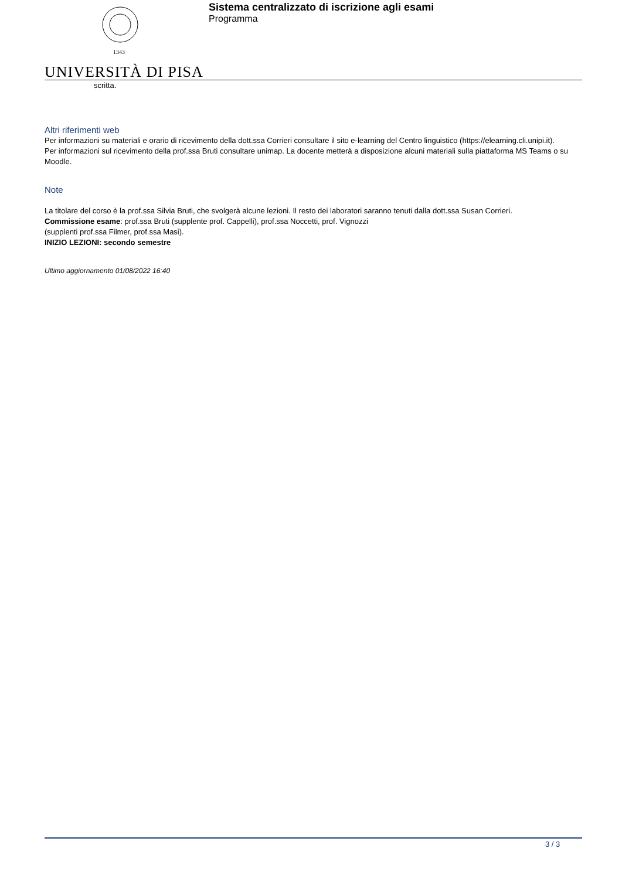1343
UNIVERSITÀ DI PISA
Sistema centralizzato di iscrizione agli esami
Programma
scritta.
Altri riferimenti web
Per informazioni su materiali e orario di ricevimento della dott.ssa Corrieri consultare il sito e-learning del Centro linguistico (https://elearning.cli.unipi.it).
Per informazioni sul ricevimento della prof.ssa Bruti consultare unimap. La docente metterà a disposizione alcuni materiali sulla piattaforma MS Teams o su Moodle.
Note
La titolare del corso è la prof.ssa Silvia Bruti, che svolgerà alcune lezioni. Il resto dei laboratori saranno tenuti dalla dott.ssa Susan Corrieri.
Commissione esame: prof.ssa Bruti (supplente prof. Cappelli), prof.ssa Noccetti, prof. Vignozzi
(supplenti prof.ssa Filmer, prof.ssa Masi).
INIZIO LEZIONI: secondo semestre
Ultimo aggiornamento 01/08/2022 16:40
3 / 3